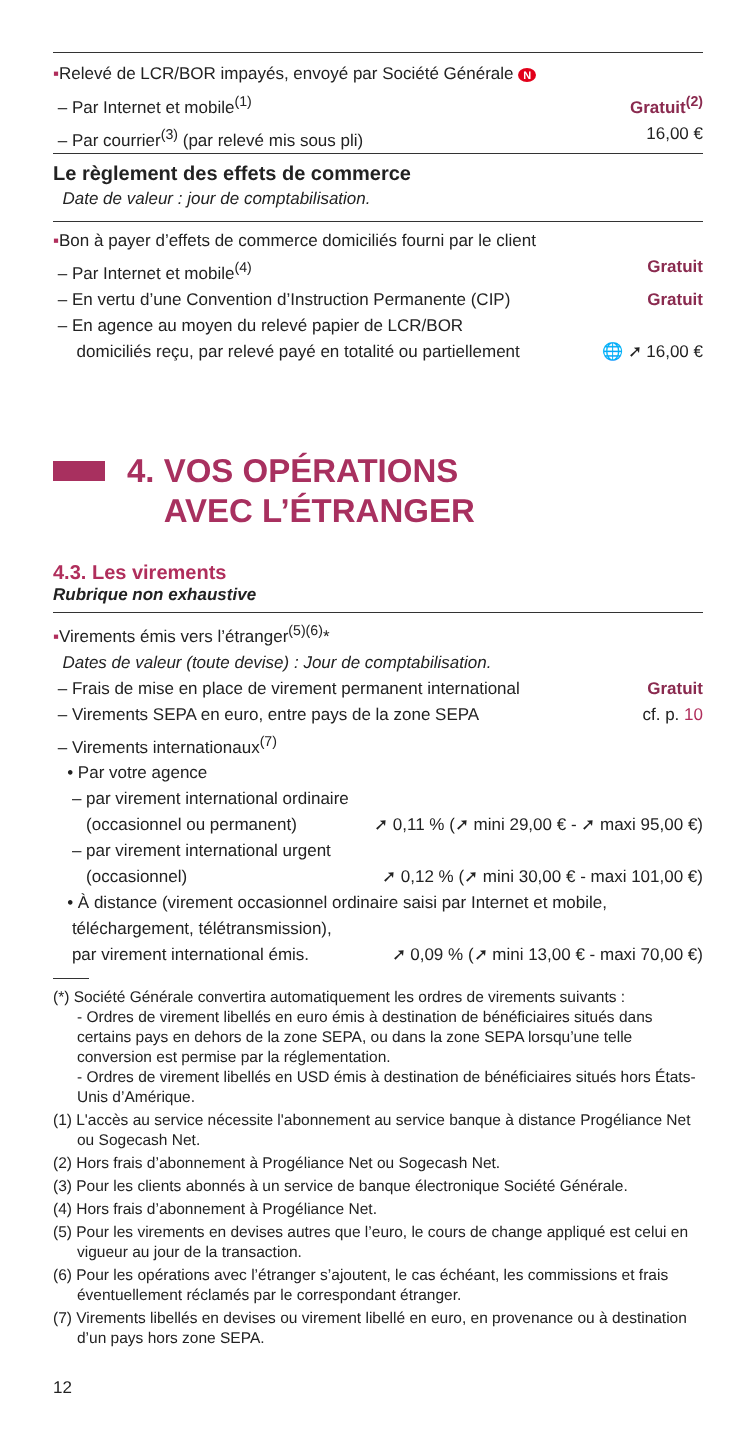▪Relevé de LCR/BOR impayés, envoyé par Société Générale N
– Par Internet et mobile<sup>(1)</sup> Gratuit<sup>(2)</sup>
– Par courrier<sup>(3)</sup> (par relevé mis sous pli) 16,00 €
Le règlement des effets de commerce
Date de valeur : jour de comptabilisation.
▪Bon à payer d’effets de commerce domiciliés fourni par le client
– Par Internet et mobile<sup>(4)</sup> Gratuit
– En vertu d’une Convention d’Instruction Permanente (CIP) Gratuit
– En agence au moyen du relevé papier de LCR/BOR
domiciliés reçu, par relevé payé en totalité ou partiellement 🌐 ➚ 16,00 €
4. VOS OPÉRATIONS
AVEC L’ÉTRANGER
4.3. Les virements
Rubrique non exhaustive
▪Virements émis vers l’étranger<sup>(5)(6)</sup>*
Dates de valeur (toute devise) : Jour de comptabilisation.
– Frais de mise en place de virement permanent international Gratuit
– Virements SEPA en euro, entre pays de la zone SEPA cf. p. 10
– Virements internationaux<sup>(7)</sup>
• Par votre agence
– par virement international ordinaire
(occasionnel ou permanent) ➚ 0,11 % (➚ mini 29,00 € - ➚ maxi 95,00 €)
– par virement international urgent
(occasionnel) ➚ 0,12 % (➚ mini 30,00 € - maxi 101,00 €)
• À distance (virement occasionnel ordinaire saisi par Internet et mobile,
téléchargement, télétransmission),
par virement international émis. ➚ 0,09 % (➚ mini 13,00 € - maxi 70,00 €)
(*) Société Générale convertira automatiquement les ordres de virements suivants :
- Ordres de virement libellés en euro émis à destination de bénéficiaires situés dans certains pays en dehors de la zone SEPA, ou dans la zone SEPA lorsqu’une telle conversion est permise par la réglementation.
- Ordres de virement libellés en USD émis à destination de bénéficiaires situés hors États-Unis d’Amérique.
(1) L'accès au service nécessite l'abonnement au service banque à distance Progéliance Net ou Sogecash Net.
(2) Hors frais d’abonnement à Progéliance Net ou Sogecash Net.
(3) Pour les clients abonnés à un service de banque électronique Société Générale.
(4) Hors frais d’abonnement à Progéliance Net.
(5) Pour les virements en devises autres que l’euro, le cours de change appliqué est celui en vigueur au jour de la transaction.
(6) Pour les opérations avec l’étranger s’ajoutent, le cas échéant, les commissions et frais éventuellement réclamés par le correspondant étranger.
(7) Virements libellés en devises ou virement libellé en euro, en provenance ou à destination d’un pays hors zone SEPA.
12